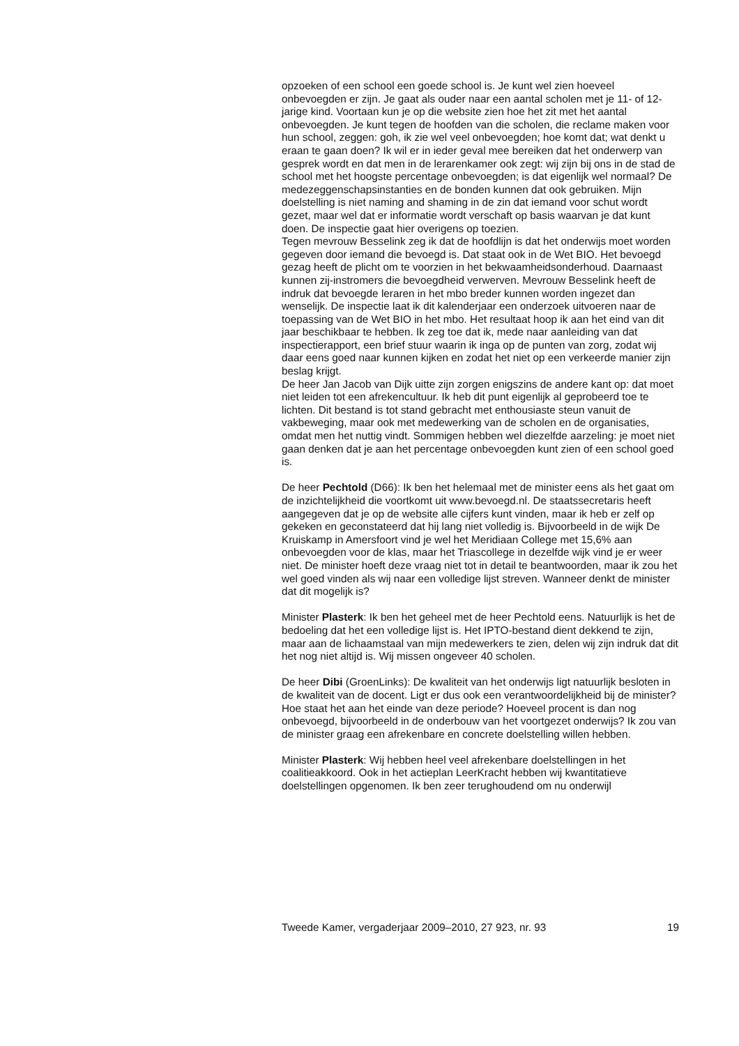opzoeken of een school een goede school is. Je kunt wel zien hoeveel onbevoegden er zijn. Je gaat als ouder naar een aantal scholen met je 11- of 12-jarige kind. Voortaan kun je op die website zien hoe het zit met het aantal onbevoegden. Je kunt tegen de hoofden van die scholen, die reclame maken voor hun school, zeggen: goh, ik zie wel veel onbevoegden; hoe komt dat; wat denkt u eraan te gaan doen? Ik wil er in ieder geval mee bereiken dat het onderwerp van gesprek wordt en dat men in de lerarenkamer ook zegt: wij zijn bij ons in de stad de school met het hoogste percentage onbevoegden; is dat eigenlijk wel normaal? De medezeggenschapsinstanties en de bonden kunnen dat ook gebruiken. Mijn doelstelling is niet naming and shaming in de zin dat iemand voor schut wordt gezet, maar wel dat er informatie wordt verschaft op basis waarvan je dat kunt doen. De inspectie gaat hier overigens op toezien.
Tegen mevrouw Besselink zeg ik dat de hoofdlijn is dat het onderwijs moet worden gegeven door iemand die bevoegd is. Dat staat ook in de Wet BIO. Het bevoegd gezag heeft de plicht om te voorzien in het bekwaamheidsonderhoud. Daarnaast kunnen zij-instromers die bevoegdheid verwerven. Mevrouw Besselink heeft de indruk dat bevoegde leraren in het mbo breder kunnen worden ingezet dan wenselijk. De inspectie laat ik dit kalenderjaar een onderzoek uitvoeren naar de toepassing van de Wet BIO in het mbo. Het resultaat hoop ik aan het eind van dit jaar beschikbaar te hebben. Ik zeg toe dat ik, mede naar aanleiding van dat inspectierapport, een brief stuur waarin ik inga op de punten van zorg, zodat wij daar eens goed naar kunnen kijken en zodat het niet op een verkeerde manier zijn beslag krijgt.
De heer Jan Jacob van Dijk uitte zijn zorgen enigszins de andere kant op: dat moet niet leiden tot een afrekencultuur. Ik heb dit punt eigenlijk al geprobeerd toe te lichten. Dit bestand is tot stand gebracht met enthousiaste steun vanuit de vakbeweging, maar ook met medewerking van de scholen en de organisaties, omdat men het nuttig vindt. Sommigen hebben wel diezelfde aarzeling: je moet niet gaan denken dat je aan het percentage onbevoegden kunt zien of een school goed is.
De heer Pechtold (D66): Ik ben het helemaal met de minister eens als het gaat om de inzichtelijkheid die voortkomt uit www.bevoegd.nl. De staatssecretaris heeft aangegeven dat je op de website alle cijfers kunt vinden, maar ik heb er zelf op gekeken en geconstateerd dat hij lang niet volledig is. Bijvoorbeeld in de wijk De Kruiskamp in Amersfoort vind je wel het Meridiaan College met 15,6% aan onbevoegden voor de klas, maar het Triascollege in dezelfde wijk vind je er weer niet. De minister hoeft deze vraag niet tot in detail te beantwoorden, maar ik zou het wel goed vinden als wij naar een volledige lijst streven. Wanneer denkt de minister dat dit mogelijk is?
Minister Plasterk: Ik ben het geheel met de heer Pechtold eens. Natuurlijk is het de bedoeling dat het een volledige lijst is. Het IPTO-bestand dient dekkend te zijn, maar aan de lichaamstaal van mijn medewerkers te zien, delen wij zijn indruk dat dit het nog niet altijd is. Wij missen ongeveer 40 scholen.
De heer Dibi (GroenLinks): De kwaliteit van het onderwijs ligt natuurlijk besloten in de kwaliteit van de docent. Ligt er dus ook een verantwoordelijkheid bij de minister? Hoe staat het aan het einde van deze periode? Hoeveel procent is dan nog onbevoegd, bijvoorbeeld in de onderbouw van het voortgezet onderwijs? Ik zou van de minister graag een afrekenbare en concrete doelstelling willen hebben.
Minister Plasterk: Wij hebben heel veel afrekenbare doelstellingen in het coalitieakkoord. Ook in het actieplan LeerKracht hebben wij kwantitatieve doelstellingen opgenomen. Ik ben zeer terughoudend om nu onderwijl
Tweede Kamer, vergaderjaar 2009–2010, 27 923, nr. 93 19